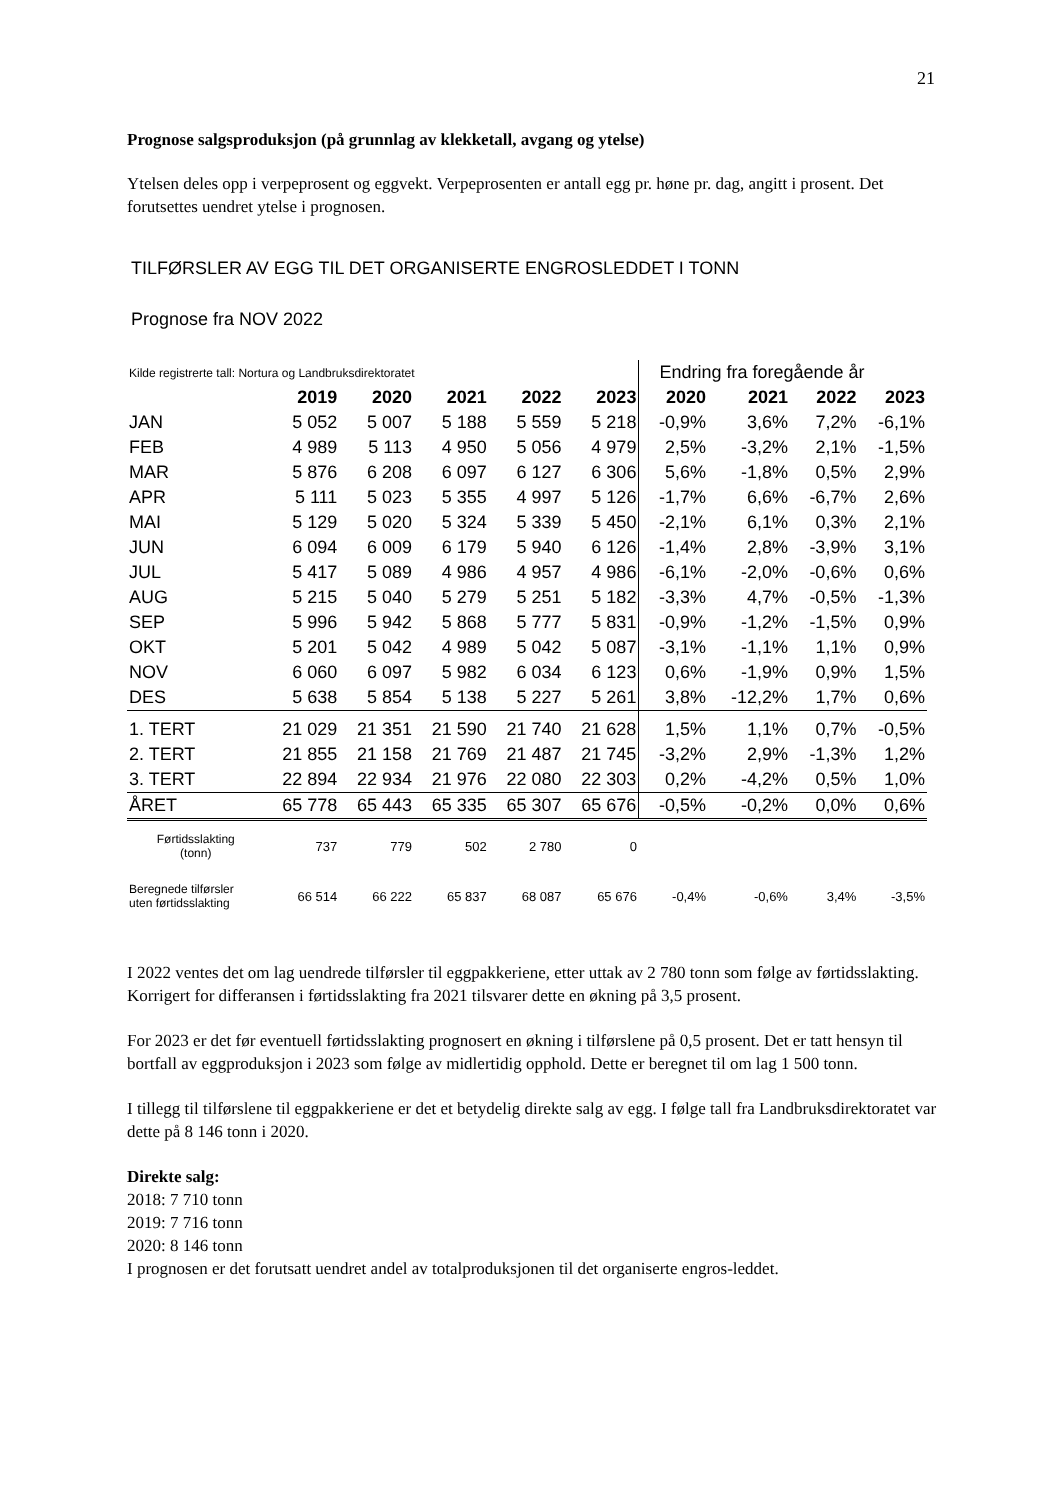21
Prognose salgsproduksjon (på grunnlag av klekketall, avgang og ytelse)
Ytelsen deles opp i verpeprosent og eggvekt. Verpeprosenten er antall egg pr. høne pr. dag, angitt i prosent. Det forutsettes uendret ytelse i prognosen.
TILFØRSLER AV EGG TIL DET ORGANISERTE ENGROSLEDDET I TONN
Prognose fra NOV 2022
| Kilde registrerte tall: Nortura og Landbruksdirektoratet | | | | | | Endring fra foregående år | | | |
| | 2019 | 2020 | 2021 | 2022 | 2023 | 2020 | 2021 | 2022 | 2023 |
| JAN | 5 052 | 5 007 | 5 188 | 5 559 | 5 218 | -0,9% | 3,6% | 7,2% | -6,1% |
| FEB | 4 989 | 5 113 | 4 950 | 5 056 | 4 979 | 2,5% | -3,2% | 2,1% | -1,5% |
| MAR | 5 876 | 6 208 | 6 097 | 6 127 | 6 306 | 5,6% | -1,8% | 0,5% | 2,9% |
| APR | 5 111 | 5 023 | 5 355 | 4 997 | 5 126 | -1,7% | 6,6% | -6,7% | 2,6% |
| MAI | 5 129 | 5 020 | 5 324 | 5 339 | 5 450 | -2,1% | 6,1% | 0,3% | 2,1% |
| JUN | 6 094 | 6 009 | 6 179 | 5 940 | 6 126 | -1,4% | 2,8% | -3,9% | 3,1% |
| JUL | 5 417 | 5 089 | 4 986 | 4 957 | 4 986 | -6,1% | -2,0% | -0,6% | 0,6% |
| AUG | 5 215 | 5 040 | 5 279 | 5 251 | 5 182 | -3,3% | 4,7% | -0,5% | -1,3% |
| SEP | 5 996 | 5 942 | 5 868 | 5 777 | 5 831 | -0,9% | -1,2% | -1,5% | 0,9% |
| OKT | 5 201 | 5 042 | 4 989 | 5 042 | 5 087 | -3,1% | -1,1% | 1,1% | 0,9% |
| NOV | 6 060 | 6 097 | 5 982 | 6 034 | 6 123 | 0,6% | -1,9% | 0,9% | 1,5% |
| DES | 5 638 | 5 854 | 5 138 | 5 227 | 5 261 | 3,8% | -12,2% | 1,7% | 0,6% |
| 1. TERT | 21 029 | 21 351 | 21 590 | 21 740 | 21 628 | 1,5% | 1,1% | 0,7% | -0,5% |
| 2. TERT | 21 855 | 21 158 | 21 769 | 21 487 | 21 745 | -3,2% | 2,9% | -1,3% | 1,2% |
| 3. TERT | 22 894 | 22 934 | 21 976 | 22 080 | 22 303 | 0,2% | -4,2% | 0,5% | 1,0% |
| ÅRET | 65 778 | 65 443 | 65 335 | 65 307 | 65 676 | -0,5% | -0,2% | 0,0% | 0,6% |
| Førtidsslakting (tonn) | 737 | 779 | 502 | 2 780 | 0 | | | | |
| Beregnede tilførsler uten førtidsslakting | 66 514 | 66 222 | 65 837 | 68 087 | 65 676 | -0,4% | -0,6% | 3,4% | -3,5% |
I 2022 ventes det om lag uendrede tilførsler til eggpakkeriene, etter uttak av 2 780 tonn som følge av førtidsslakting. Korrigert for differansen i førtidsslakting fra 2021 tilsvarer dette en økning på 3,5 prosent.
For 2023 er det før eventuell førtidsslakting prognosert en økning i tilførslene på 0,5 prosent. Det er tatt hensyn til bortfall av eggproduksjon i 2023 som følge av midlertidig opphold. Dette er beregnet til om lag 1 500 tonn.
I tillegg til tilførslene til eggpakkeriene er det et betydelig direkte salg av egg. I følge tall fra Landbruksdirektoratet var dette på 8 146 tonn i 2020.
Direkte salg:
2018: 7 710 tonn
2019: 7 716 tonn
2020: 8 146 tonn
I prognosen er det forutsatt uendret andel av totalproduksjonen til det organiserte engros-leddet.